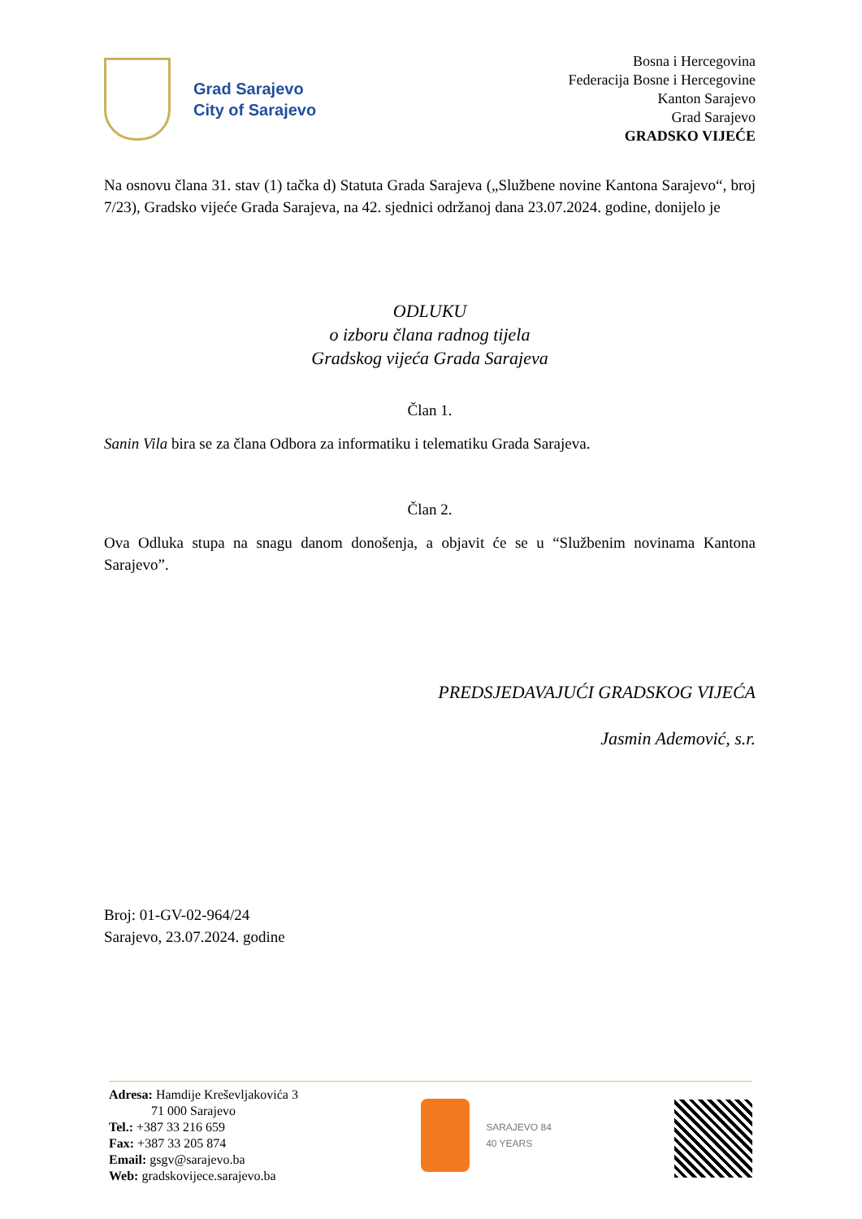Grad Sarajevo
City of Sarajevo
Bosna i Hercegovina
Federacija Bosne i Hercegovine
Kanton Sarajevo
Grad Sarajevo
GRADSKO VIJEĆE
Na osnovu člana 31. stav (1) tačka d) Statuta Grada Sarajeva („Službene novine Kantona Sarajevo“, broj 7/23), Gradsko vijeće Grada Sarajeva, na 42. sjednici održanoj dana 23.07.2024. godine, donijelo je
ODLUKU
o izboru člana radnog tijela
Gradskog vijeća Grada Sarajeva
Član 1.
Sanin Vila bira se za člana Odbora za informatiku i telematiku Grada Sarajeva.
Član 2.
Ova Odluka stupa na snagu danom donošenja, a objavit će se u “Službenim novinama Kantona Sarajevo”.
PREDSJEDAVAJUĆI GRADSKOG VIJEĆA
Jasmin Ademović, s.r.
Broj: 01-GV-02-964/24
Sarajevo, 23.07.2024. godine
Adresa: Hamdije Kreševljakovića 3
71 000 Sarajevo
Tel.: +387 33 216 659
Fax: +387 33 205 874
Email: gsgv@sarajevo.ba
Web: gradskovijece.sarajevo.ba
SARAJEVO 84
40 YEARS